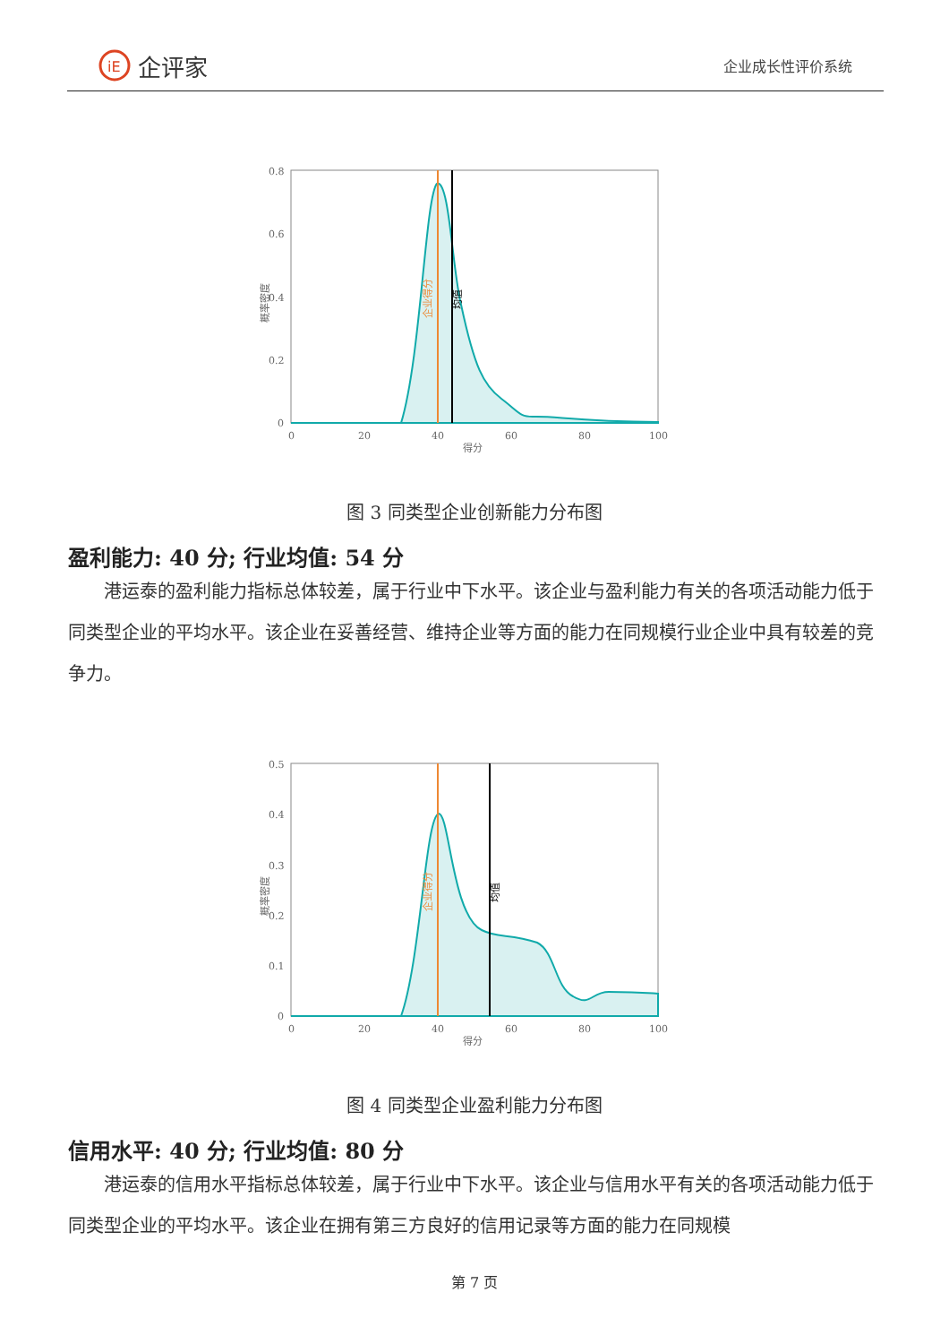iE
企评家
企业成长性评价系统
0.8
0.6
0.4
0.2
0
0
20
40
60
80
100
得分
概率密度
企业得分
均值
图 3 同类型企业创新能力分布图
盈利能力: 40 分; 行业均值: 54 分
港运泰的盈利能力指标总体较差，属于行业中下水平。该企业与盈利能力有关的各项活动能力低于同类型企业的平均水平。该企业在妥善经营、维持企业等方面的能力在同规模行业企业中具有较差的竞争力。
0.5
0.4
0.3
0.2
0.1
0
0
20
40
60
80
100
得分
概率密度
企业得分
均值
图 4 同类型企业盈利能力分布图
信用水平: 40 分; 行业均值: 80 分
港运泰的信用水平指标总体较差，属于行业中下水平。该企业与信用水平有关的各项活动能力低于同类型企业的平均水平。该企业在拥有第三方良好的信用记录等方面的能力在同规模
第 7 页